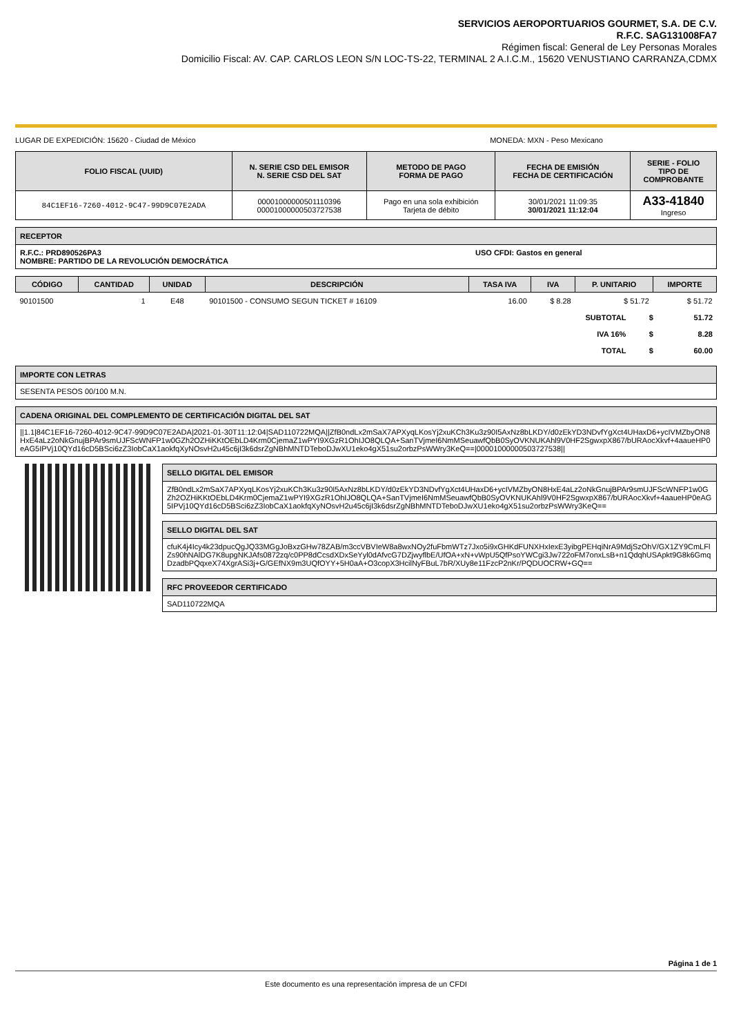SERVICIOS AEROPORTUARIOS GOURMET, S.A. DE C.V.
R.F.C. SAG131008FA7
Régimen fiscal: General de Ley Personas Morales
Domicilio Fiscal: AV. CAP. CARLOS LEON S/N LOC-TS-22, TERMINAL 2 A.I.C.M., 15620 VENUSTIANO CARRANZA,CDMX
LUGAR DE EXPEDICIÓN: 15620 - Ciudad de México MONEDA: MXN - Peso Mexicano
| FOLIO FISCAL (UUID) | N. SERIE CSD DEL EMISOR N. SERIE CSD DEL SAT | METODO DE PAGO FORMA DE PAGO | FECHA DE EMISIÓN FECHA DE CERTIFICACIÓN | SERIE - FOLIO TIPO DE COMPROBANTE |
| --- | --- | --- | --- | --- |
| 84C1EF16-7260-4012-9C47-99D9C07E2ADA | 00001000000501110396 00001000000503727538 | Pago en una sola exhibición Tarjeta de débito | 30/01/2021 11:09:35 30/01/2021 11:12:04 | A33-41840 Ingreso |
RECEPTOR
R.F.C.: PRD890526PA3
NOMBRE: PARTIDO DE LA REVOLUCIÓN DEMOCRÁTICA
USO CFDI: Gastos en general
| CÓDIGO | CANTIDAD | UNIDAD | DESCRIPCIÓN | TASA IVA | IVA | P. UNITARIO | IMPORTE |
| --- | --- | --- | --- | --- | --- | --- | --- |
| 90101500 | 1 | E48 | 90101500 - CONSUMO SEGUN TICKET # 16109 | 16.00 | $ 8.28 | $ 51.72 | $ 51.72 |
| SUBTOTAL | $ | 51.72 |
| IVA 16% | $ | 8.28 |
| TOTAL | $ | 60.00 |
IMPORTE CON LETRAS
SESENTA PESOS 00/100 M.N.
CADENA ORIGINAL DEL COMPLEMENTO DE CERTIFICACIÓN DIGITAL DEL SAT
||1.1|84C1EF16-7260-4012-9C47-99D9C07E2ADA|2021-01-30T11:12:04|SAD110722MQA||ZfB0ndLx2mSaX7APXyqLKosYj2xuKCh3Ku3z90I5AxNz8bLKDY/d0zEkYD3NDvfYgXct4UHaxD6+ycIVMZbyON8HxE4aLz2oNkGnujBPAr9smUJFScWNFP1w0GZh2OZHiKKtOEbLD4Krm0CjemaZ1wPYI9XGzR1OhIJO8QLQA+SanTVjmeI6NmMSeuawfQbB0SyOVKNUKAhl9V0HF2SgwxpX867/bURAocXkvf+4aaueHP0eAG5IPVj10QYd16cD5BSci6zZ3IobCaX1aokfqXyNOsvH2u45c6jI3k6dsrZgNBhMNTDTeboDJwXU1eko4gX51su2orbzPsWWry3KeQ==|00001000000503727538||
SELLO DIGITAL DEL EMISOR
ZfB0ndLx2mSaX7APXyqLKosYj2xuKCh3Ku3z90I5AxNz8bLKDY/d0zEkYD3NDvfYgXct4UHaxD6+ycIVMZbyON8HxE4aLz2oNkGnujBPAr9smUJFScWNFP1w0GZh2OZHiKKtOEbLD4Krm0CjemaZ1wPYI9XGzR1OhIJO8QLQA+SanTVjmeI6NmMSeuawfQbB0SyOVKNUKAhl9V0HF2SgwxpX867/bURAocXkvf+4aaueHP0eAG5IPVj10QYd16cD5BSci6zZ3IobCaX1aokfqXyNOsvH2u45c6jI3k6dsrZgNBhMNTDTeboDJwXU1eko4gX51su2orbzPsWWry3KeQ==
SELLO DIGITAL DEL SAT
cfuK4j4Icy4k23dpucQgJQ33MGgJoBxzGHw78ZAB/m3ccVBVIeW8a8wxNOy2fuFbmWTz7Jxo5i9xGHKdFUNXHxIexE3yibgPEHqiNrA9MdjSzOhV/GX1ZY9CmLFlZs90hNAlDG7K8upgNKJAfs0872zq/c0PP8dCcsdXDxSeYyl0dAfvcG7DZjwyflbE/UfOA+xN+vWpU5QfPsoYWCgi3Jw722oFM7onxLsB+n1QdqhUSApkt9G8k6GmqDzadbPQqxeX74XgrASi3j+G/GEfNX9m3UQfOYY+5H0aA+O3copX3HcilNyFBuL7bR/XUy8e11FzcP2nKr/PQDUOCRW+GQ==
RFC PROVEEDOR CERTIFICADO
SAD110722MQA
Página 1 de 1
Este documento es una representación impresa de un CFDI